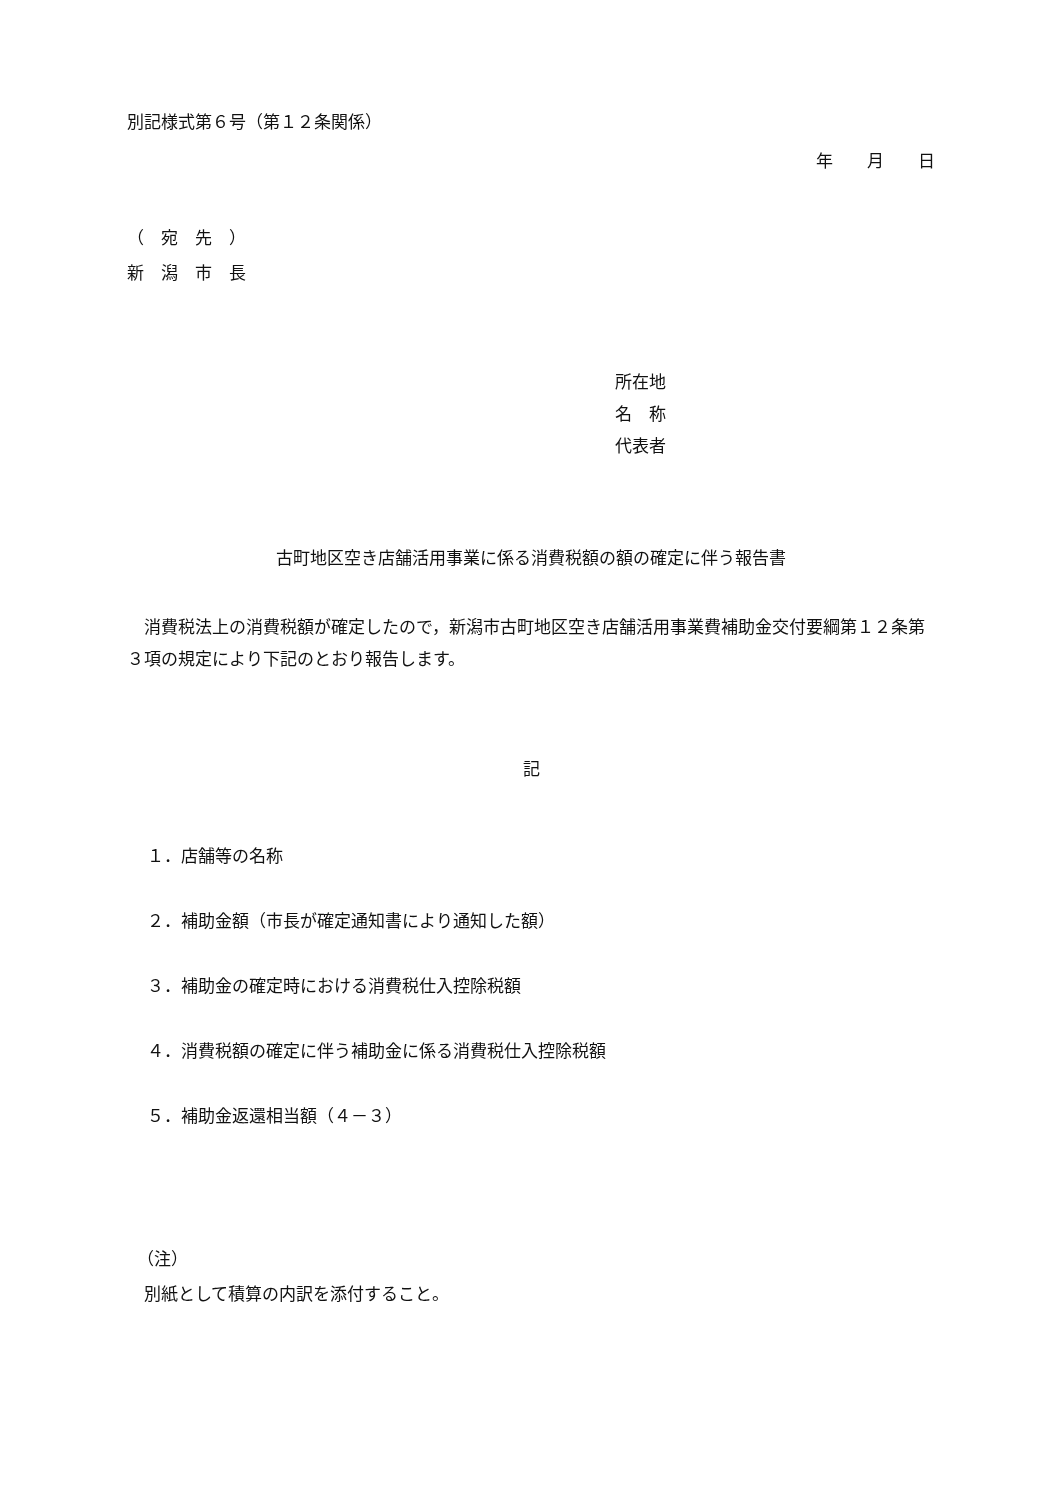別記様式第６号（第１２条関係）
年　　月　　日
（　宛　先　）
新　潟　市　長
所在地
名　称
代表者
古町地区空き店舗活用事業に係る消費税額の額の確定に伴う報告書
　消費税法上の消費税額が確定したので，新潟市古町地区空き店舗活用事業費補助金交付要綱第１２条第３項の規定により下記のとおり報告します。
記
１．店舗等の名称
２．補助金額（市長が確定通知書により通知した額）
３．補助金の確定時における消費税仕入控除税額
４．消費税額の確定に伴う補助金に係る消費税仕入控除税額
５．補助金返還相当額（４－３）
（注）
　別紙として積算の内訳を添付すること。